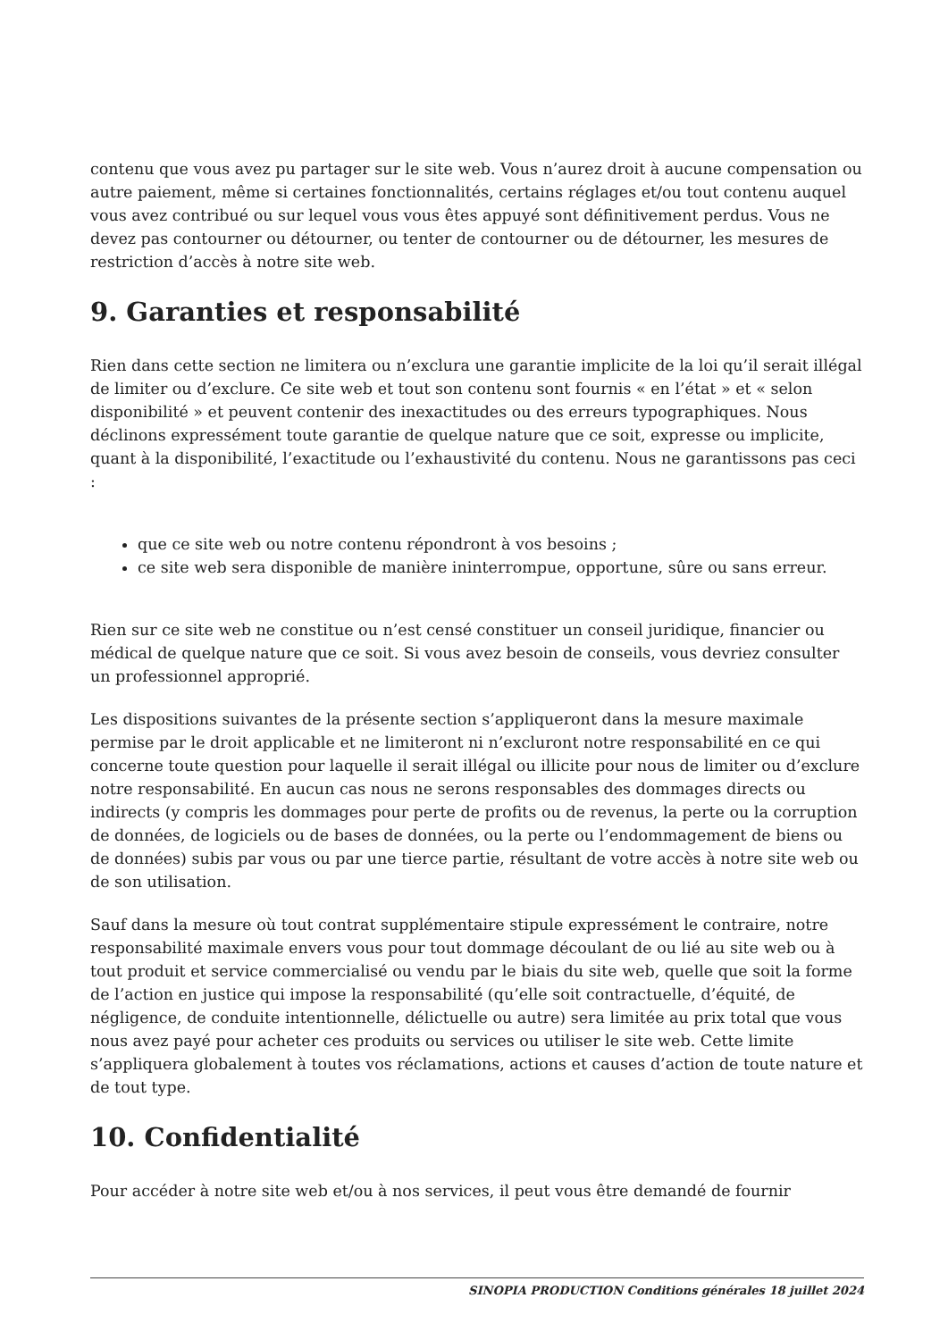contenu que vous avez pu partager sur le site web. Vous n’aurez droit à aucune compensation ou autre paiement, même si certaines fonctionnalités, certains réglages et/ou tout contenu auquel vous avez contribué ou sur lequel vous vous êtes appuyé sont définitivement perdus. Vous ne devez pas contourner ou détourner, ou tenter de contourner ou de détourner, les mesures de restriction d’accès à notre site web.
9. Garanties et responsabilité
Rien dans cette section ne limitera ou n’exclura une garantie implicite de la loi qu’il serait illégal de limiter ou d’exclure. Ce site web et tout son contenu sont fournis « en l’état » et « selon disponibilité » et peuvent contenir des inexactitudes ou des erreurs typographiques. Nous déclinons expressément toute garantie de quelque nature que ce soit, expresse ou implicite, quant à la disponibilité, l’exactitude ou l’exhaustivité du contenu. Nous ne garantissons pas ceci :
que ce site web ou notre contenu répondront à vos besoins ;
ce site web sera disponible de manière ininterrompue, opportune, sûre ou sans erreur.
Rien sur ce site web ne constitue ou n’est censé constituer un conseil juridique, financier ou médical de quelque nature que ce soit. Si vous avez besoin de conseils, vous devriez consulter un professionnel approprié.
Les dispositions suivantes de la présente section s’appliqueront dans la mesure maximale permise par le droit applicable et ne limiteront ni n’excluront notre responsabilité en ce qui concerne toute question pour laquelle il serait illégal ou illicite pour nous de limiter ou d’exclure notre responsabilité. En aucun cas nous ne serons responsables des dommages directs ou indirects (y compris les dommages pour perte de profits ou de revenus, la perte ou la corruption de données, de logiciels ou de bases de données, ou la perte ou l’endommagement de biens ou de données) subis par vous ou par une tierce partie, résultant de votre accès à notre site web ou de son utilisation.
Sauf dans la mesure où tout contrat supplémentaire stipule expressément le contraire, notre responsabilité maximale envers vous pour tout dommage découlant de ou lié au site web ou à tout produit et service commercialisé ou vendu par le biais du site web, quelle que soit la forme de l’action en justice qui impose la responsabilité (qu’elle soit contractuelle, d’équité, de négligence, de conduite intentionnelle, délictuelle ou autre) sera limitée au prix total que vous nous avez payé pour acheter ces produits ou services ou utiliser le site web. Cette limite s’appliquera globalement à toutes vos réclamations, actions et causes d’action de toute nature et de tout type.
10. Confidentialité
Pour accéder à notre site web et/ou à nos services, il peut vous être demandé de fournir
SINOPIA PRODUCTION Conditions générales 18 juillet 2024